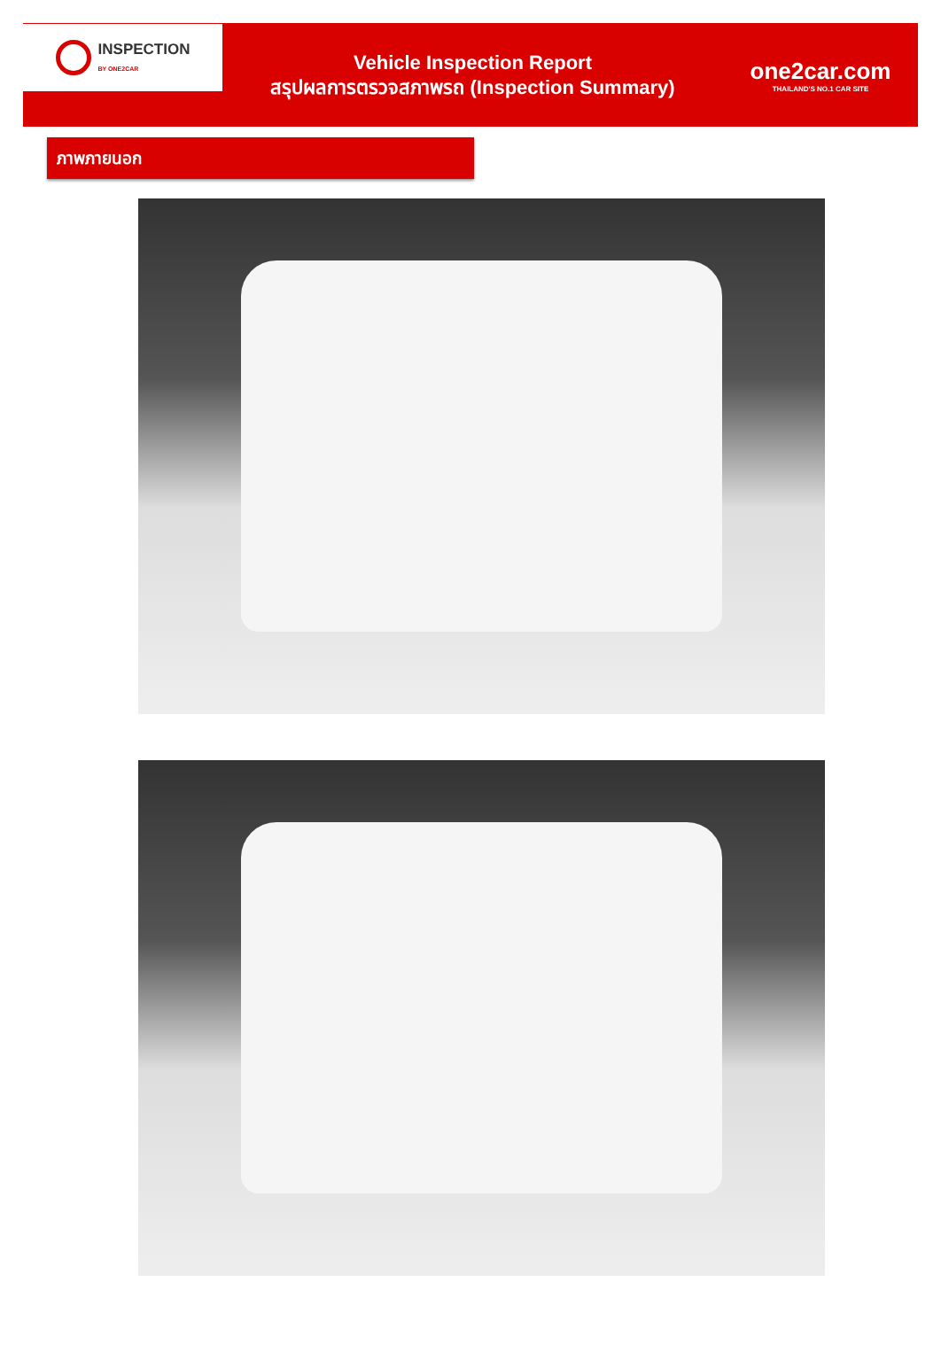INSPECTION
BY ONE2CAR
Vehicle Inspection Report
สรุปผลการตรวจสภาพรถ (Inspection Summary)
one2car.com
THAILAND'S NO.1 CAR SITE
ภาพภายนอก